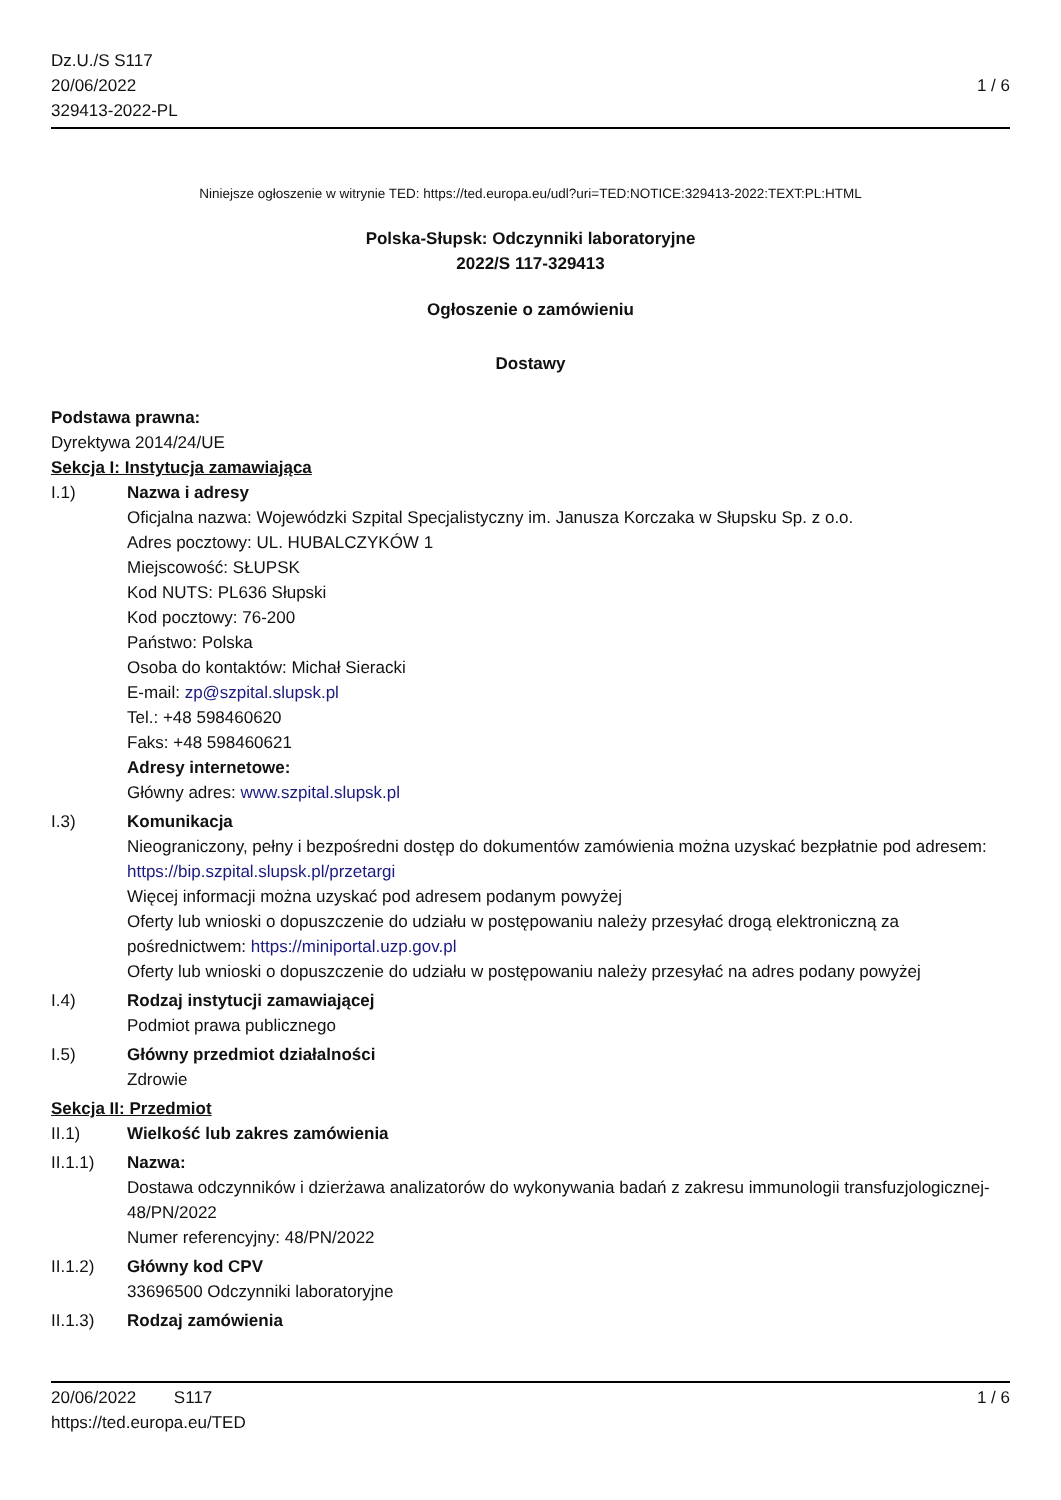Dz.U./S S117
20/06/2022
329413-2022-PL
1 / 6
Niniejsze ogłoszenie w witrynie TED: https://ted.europa.eu/udl?uri=TED:NOTICE:329413-2022:TEXT:PL:HTML
Polska-Słupsk: Odczynniki laboratoryjne
2022/S 117-329413
Ogłoszenie o zamówieniu
Dostawy
Podstawa prawna:
Dyrektywa 2014/24/UE
Sekcja I: Instytucja zamawiająca
I.1) Nazwa i adresy
Oficjalna nazwa: Wojewódzki Szpital Specjalistyczny im. Janusza Korczaka w Słupsku Sp. z o.o.
Adres pocztowy: UL. HUBALCZYKÓW 1
Miejscowość: SŁUPSK
Kod NUTS: PL636 Słupski
Kod pocztowy: 76-200
Państwo: Polska
Osoba do kontaktów: Michał Sieracki
E-mail: zp@szpital.slupsk.pl
Tel.: +48 598460620
Faks: +48 598460621
Adresy internetowe:
Główny adres: www.szpital.slupsk.pl
I.3) Komunikacja
Nieograniczony, pełny i bezpośredni dostęp do dokumentów zamówienia można uzyskać bezpłatnie pod adresem: https://bip.szpital.slupsk.pl/przetargi
Więcej informacji można uzyskać pod adresem podanym powyżej
Oferty lub wnioski o dopuszczenie do udziału w postępowaniu należy przesyłać drogą elektroniczną za pośrednictwem: https://miniportal.uzp.gov.pl
Oferty lub wnioski o dopuszczenie do udziału w postępowaniu należy przesyłać na adres podany powyżej
I.4) Rodzaj instytucji zamawiającej
Podmiot prawa publicznego
I.5) Główny przedmiot działalności
Zdrowie
Sekcja II: Przedmiot
II.1) Wielkość lub zakres zamówienia
II.1.1) Nazwa:
Dostawa odczynników i dzierżawa analizatorów do wykonywania badań z zakresu immunologii transfuzjologicznej- 48/PN/2022
Numer referencyjny: 48/PN/2022
II.1.2) Główny kod CPV
33696500 Odczynniki laboratoryjne
II.1.3) Rodzaj zamówienia
20/06/2022 S117
https://ted.europa.eu/TED
1 / 6